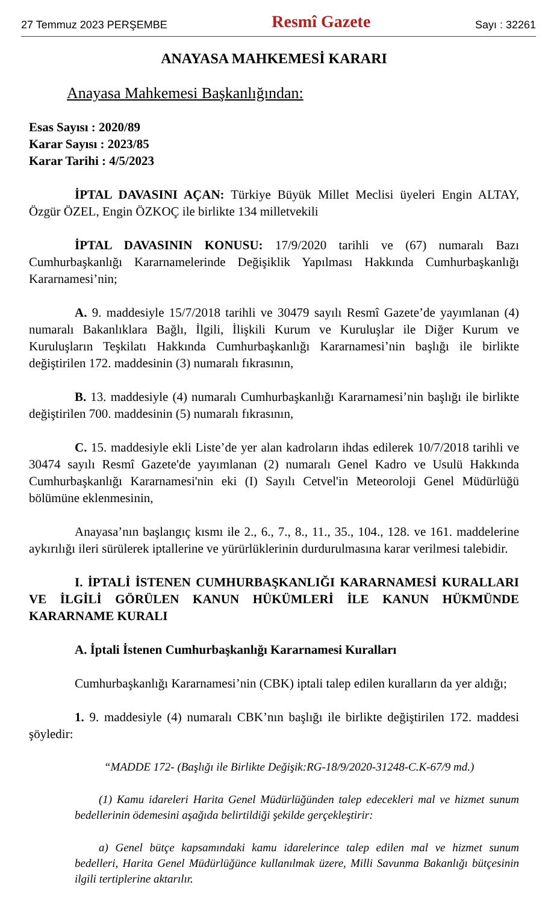27 Temmuz 2023 PERŞEMBE Resmî Gazete Sayı : 32261
ANAYASA MAHKEMESİ KARARI
Anayasa Mahkemesi Başkanlığından:
Esas Sayısı : 2020/89
Karar Sayısı : 2023/85
Karar Tarihi : 4/5/2023
İPTAL DAVASINI AÇAN: Türkiye Büyük Millet Meclisi üyeleri Engin ALTAY, Özgür ÖZEL, Engin ÖZKOÇ ile birlikte 134 milletvekili
İPTAL DAVASININ KONUSU: 17/9/2020 tarihli ve (67) numaralı Bazı Cumhurbaşkanlığı Kararnamelerinde Değişiklik Yapılması Hakkında Cumhurbaşkanlığı Kararnamesi’nin;
A. 9. maddesiyle 15/7/2018 tarihli ve 30479 sayılı Resmî Gazete’de yayımlanan (4) numaralı Bakanlıklara Bağlı, İlgili, İlişkili Kurum ve Kuruluşlar ile Diğer Kurum ve Kuruluşların Teşkilatı Hakkında Cumhurbaşkanlığı Kararnamesi’nin başlığı ile birlikte değiştirilen 172. maddesinin (3) numaralı fıkrasının,
B. 13. maddesiyle (4) numaralı Cumhurbaşkanlığı Kararnamesi’nin başlığı ile birlikte değiştirilen 700. maddesinin (5) numaralı fıkrasının,
C. 15. maddesiyle ekli Liste’de yer alan kadroların ihdas edilerek 10/7/2018 tarihli ve 30474 sayılı Resmî Gazete'de yayımlanan (2) numaralı Genel Kadro ve Usulü Hakkında Cumhurbaşkanlığı Kararnamesi'nin eki (I) Sayılı Cetvel'in Meteoroloji Genel Müdürlüğü bölümüne eklenmesinin,
Anayasa’nın başlangıç kısmı ile 2., 6., 7., 8., 11., 35., 104., 128. ve 161. maddelerine aykırılığı ileri sürülerek iptallerine ve yürürlüklerinin durdurulmasına karar verilmesi talebidir.
I. İPTALİ İSTENEN CUMHURBAŞKANLIĞI KARARNAMESİ KURALLARI VE İLGİLİ GÖRÜLEN KANUN HÜKÜMLERİ İLE KANUN HÜKMÜNDE KARARNAME KURALI
A. İptali İstenen Cumhurbaşkanlığı Kararnamesi Kuralları
Cumhurbaşkanlığı Kararnamesi’nin (CBK) iptali talep edilen kuralların da yer aldığı;
1. 9. maddesiyle (4) numaralı CBK’nın başlığı ile birlikte değiştirilen 172. maddesi şöyledir:
“MADDE 172- (Başlığı ile Birlikte Değişik:RG-18/9/2020-31248-C.K-67/9 md.)
(1) Kamu idareleri Harita Genel Müdürlüğünden talep edecekleri mal ve hizmet sunum bedellerinin ödemesini aşağıda belirtildiği şekilde gerçekleştirir:
a) Genel bütçe kapsamındaki kamu idarelerince talep edilen mal ve hizmet sunum bedelleri, Harita Genel Müdürlüğünce kullanılmak üzere, Milli Savunma Bakanlığı bütçesinin ilgili tertiplerine aktarılır.